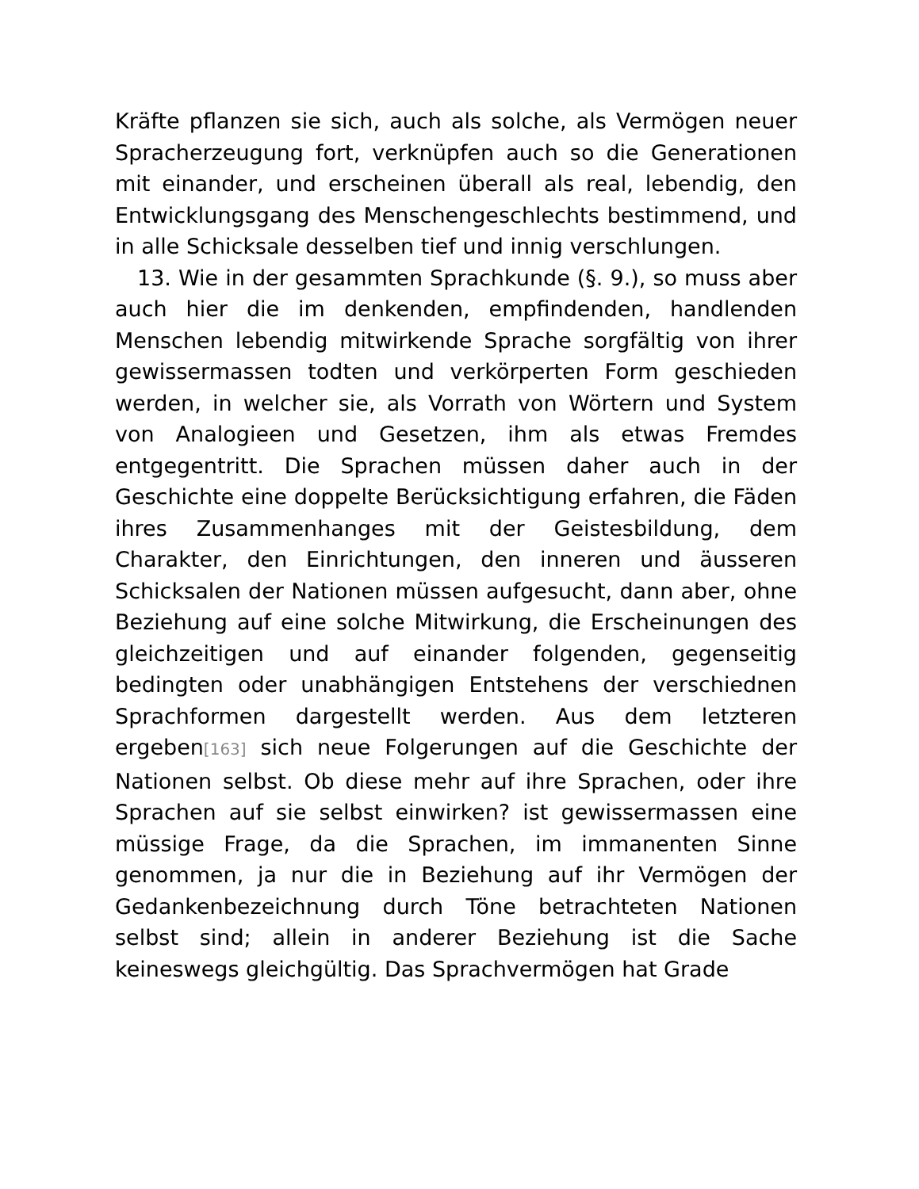Kräfte pflanzen sie sich, auch als solche, als Vermögen neuer Spracherzeugung fort, verknüpfen auch so die Generationen mit einander, und erscheinen überall als real, lebendig, den Entwicklungsgang des Menschengeschlechts bestimmend, und in alle Schicksale desselben tief und innig verschlungen.
13. Wie in der gesammten Sprachkunde (§. 9.), so muss aber auch hier die im denkenden, empfindenden, handlenden Menschen lebendig mitwirkende Sprache sorgfältig von ihrer gewissermassen todten und verkörperten Form geschieden werden, in welcher sie, als Vorrath von Wörtern und System von Analogieen und Gesetzen, ihm als etwas Fremdes entgegentritt. Die Sprachen müssen daher auch in der Geschichte eine doppelte Berücksichtigung erfahren, die Fäden ihres Zusammenhanges mit der Geistesbildung, dem Charakter, den Einrichtungen, den inneren und äusseren Schicksalen der Nationen müssen aufgesucht, dann aber, ohne Beziehung auf eine solche Mitwirkung, die Erscheinungen des gleichzeitigen und auf einander folgenden, gegenseitig bedingten oder unabhängigen Entstehens der verschiednen Sprachformen dargestellt werden. Aus dem letzteren ergeben[163] sich neue Folgerungen auf die Geschichte der Nationen selbst. Ob diese mehr auf ihre Sprachen, oder ihre Sprachen auf sie selbst einwirken? ist gewissermassen eine müssige Frage, da die Sprachen, im immanenten Sinne genommen, ja nur die in Beziehung auf ihr Vermögen der Gedankenbezeichnung durch Töne betrachteten Nationen selbst sind; allein in anderer Beziehung ist die Sache keineswegs gleichgültig. Das Sprachvermögen hat Grade